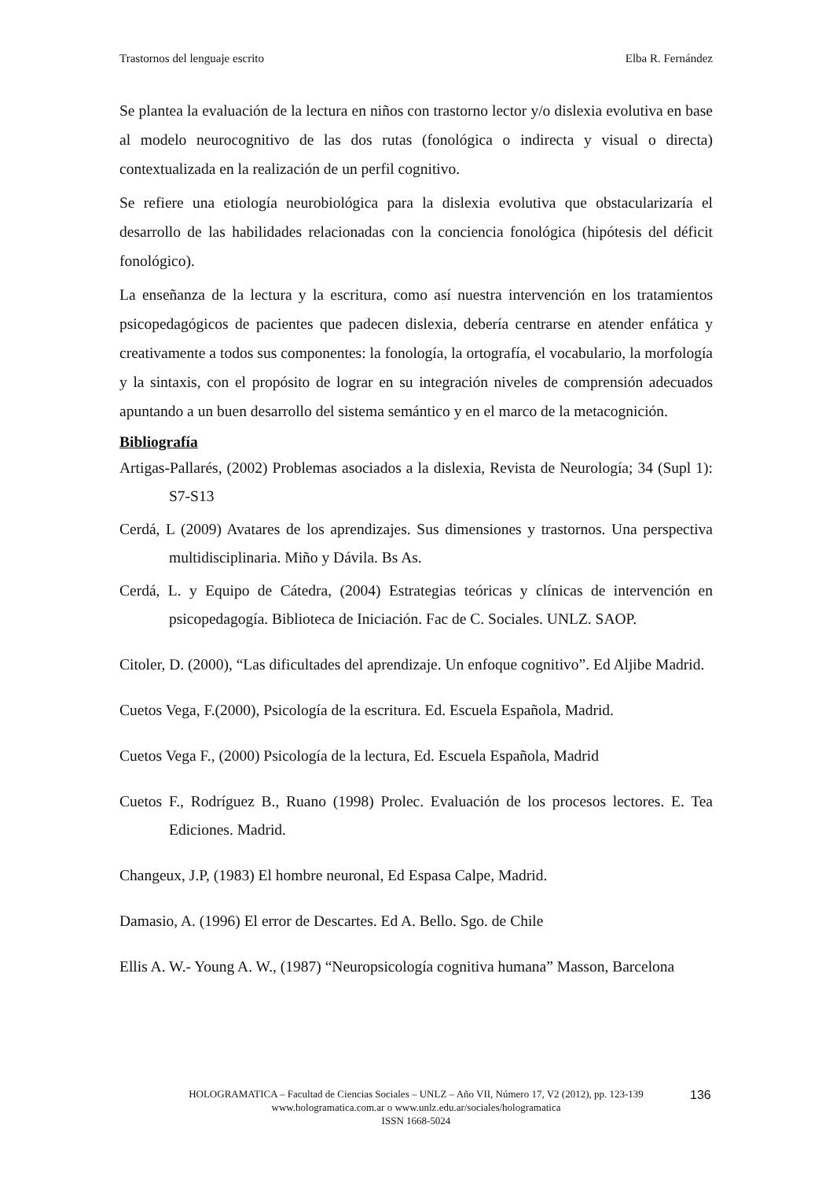Trastornos del lenguaje escrito Elba R. Fernández
Se plantea la evaluación de la lectura en niños con trastorno lector y/o dislexia evolutiva en base al modelo neurocognitivo de las dos rutas (fonológica o indirecta y visual o directa) contextualizada en la realización de un perfil cognitivo.
Se refiere una etiología neurobiológica para la dislexia evolutiva que obstacularizaría el desarrollo de las habilidades relacionadas con la conciencia fonológica (hipótesis del déficit fonológico).
La enseñanza de la lectura y la escritura, como así nuestra intervención en los tratamientos psicopedagógicos de pacientes que padecen dislexia, debería centrarse en atender enfática y creativamente a todos sus componentes: la fonología, la ortografía, el vocabulario, la morfología y la sintaxis, con el propósito de lograr en su integración niveles de comprensión adecuados apuntando a un buen desarrollo del sistema semántico y en el marco de la metacognición.
Bibliografía
Artigas-Pallarés, (2002) Problemas asociados a la dislexia, Revista de Neurología; 34 (Supl 1): S7-S13
Cerdá, L (2009) Avatares de los aprendizajes. Sus dimensiones y trastornos. Una perspectiva multidisciplinaria. Miño y Dávila. Bs As.
Cerdá, L. y Equipo de Cátedra, (2004) Estrategias teóricas y clínicas de intervención en psicopedagogía. Biblioteca de Iniciación. Fac de C. Sociales. UNLZ. SAOP.
Citoler, D. (2000), “Las dificultades del aprendizaje. Un enfoque cognitivo”. Ed Aljibe Madrid.
Cuetos Vega, F.(2000), Psicología de la escritura. Ed. Escuela Española, Madrid.
Cuetos Vega F., (2000) Psicología de la lectura, Ed. Escuela Española, Madrid
Cuetos F., Rodríguez B., Ruano (1998) Prolec. Evaluación de los procesos lectores. E. Tea Ediciones. Madrid.
Changeux, J.P, (1983) El hombre neuronal, Ed Espasa Calpe, Madrid.
Damasio, A. (1996) El error de Descartes. Ed A. Bello. Sgo. de Chile
Ellis A. W.- Young A. W., (1987) “Neuropsicología cognitiva humana” Masson, Barcelona
HOLOGRAMATICA – Facultad de Ciencias Sociales – UNLZ – Año VII, Número 17, V2 (2012), pp. 123-139
www.hologramatica.com.ar o www.unlz.edu.ar/sociales/hologramatica
ISSN 1668-5024
136